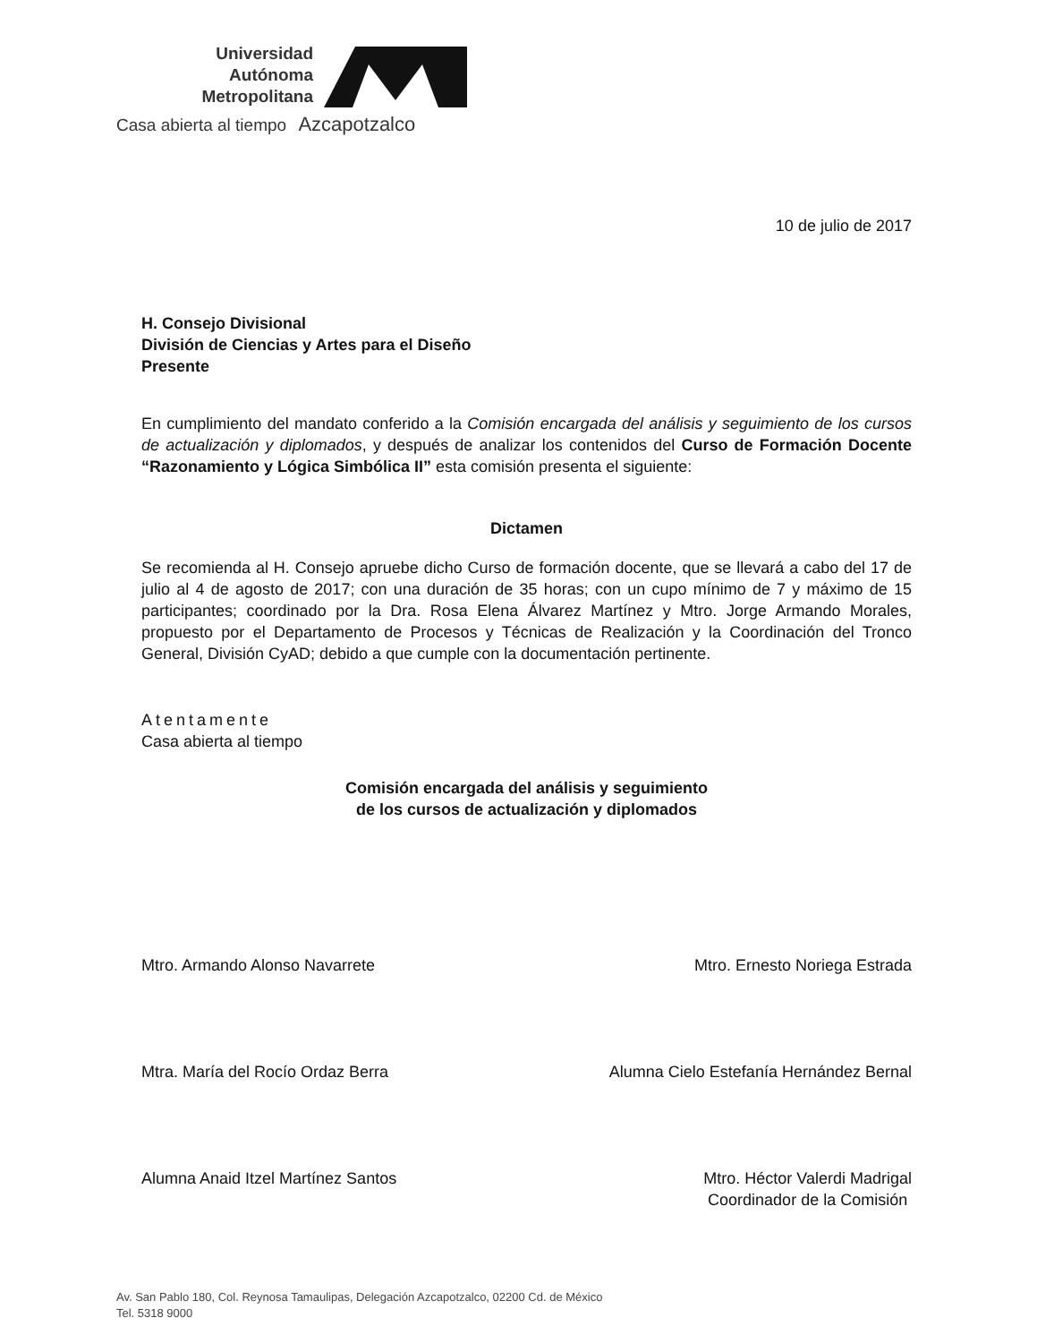Universidad
Autónoma
Metropolitana
Casa abierta al tiempo Azcapotzalco
10 de julio de 2017
H. Consejo Divisional
División de Ciencias y Artes para el Diseño
Presente
En cumplimiento del mandato conferido a la Comisión encargada del análisis y seguimiento de los cursos de actualización y diplomados, y después de analizar los contenidos del Curso de Formación Docente “Razonamiento y Lógica Simbólica II” esta comisión presenta el siguiente:
Dictamen
Se recomienda al H. Consejo apruebe dicho Curso de formación docente, que se llevará a cabo del 17 de julio al 4 de agosto de 2017; con una duración de 35 horas; con un cupo mínimo de 7 y máximo de 15 participantes; coordinado por la Dra. Rosa Elena Álvarez Martínez y Mtro. Jorge Armando Morales, propuesto por el Departamento de Procesos y Técnicas de Realización y la Coordinación del Tronco General, División CyAD; debido a que cumple con la documentación pertinente.
Atentamente
Casa abierta al tiempo
Comisión encargada del análisis y seguimiento
de los cursos de actualización y diplomados
Mtro. Armando Alonso Navarrete Mtro. Ernesto Noriega Estrada
Mtra. María del Rocío Ordaz Berra Alumna Cielo Estefanía Hernández Bernal
Alumna Anaid Itzel Martínez Santos Mtro. Héctor Valerdi Madrigal
Coordinador de la Comisión
Av. San Pablo 180, Col. Reynosa Tamaulipas, Delegación Azcapotzalco, 02200 Cd. de México
Tel. 5318 9000